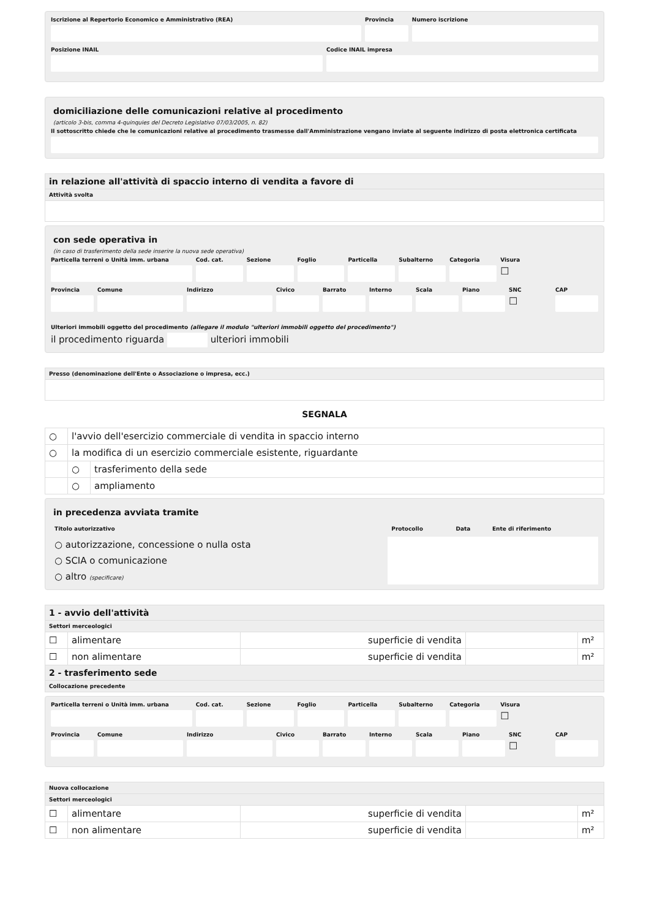Iscrizione al Repertorio Economico e Amministrativo (REA)
Provincia Numero iscrizione
Posizione INAIL Codice INAIL impresa
domiciliazione delle comunicazioni relative al procedimento
(articolo 3-bis, comma 4-quinquies del Decreto Legislativo 07/03/2005, n. 82)
Il sottoscritto chiede che le comunicazioni relative al procedimento trasmesse dall'Amministrazione vengano inviate al seguente indirizzo di posta elettronica certificata
| in relazione all'attività di spaccio interno di vendita a favore di |
| --- |
| Attività svolta |
con sede operativa in
(in caso di trasferimento della sede inserire la nuova sede operativa)
Particella terreni o Unità imm. urbana
Cod. cat. Sezione Foglio Particella Subalterno Categoria Visura
☐
Provincia Comune Indirizzo Civico Barrato Interno Scala Piano SNC
☐
CAP
Ulteriori immobili oggetto del procedimento (allegare il modulo "ulteriori immobili oggetto del procedimento")
il procedimento riguarda ulteriori immobili
| Presso (denominazione dell'Ente o Associazione o impresa, ecc.) |
| --- |
SEGNALA
| ○ | l'avvio dell'esercizio commerciale di vendita in spaccio interno | |
| ○ | la modifica di un esercizio commerciale esistente, riguardante | |
| | ○ | trasferimento della sede |
| | ○ | ampliamento |
in precedenza avviata tramite
| Titolo autorizzativo | Protocollo | Data | Ente di riferimento |
| ○ autorizzazione, concessione o nulla osta | | | |
| ○ SCIA o comunicazione | | | |
| ○ altro (specificare) | | | |
| 1 - avvio dell'attività | | | | |
| --- | --- | --- | --- | --- |
| Settori merceologici | | | | |
| ☐ | alimentare | superficie di vendita | | m² |
| ☐ | non alimentare | superficie di vendita | | m² |
| 2 - trasferimento sede | | | | |
| Collocazione precedente | | | | |
Particella terreni o Unità imm. urbana
Cod. cat. Sezione Foglio Particella Subalterno Categoria Visura
☐
Provincia Comune Indirizzo Civico Barrato Interno Scala Piano SNC
☐
CAP
| Nuova collocazione | | | | |
| --- | --- | --- | --- | --- |
| Settori merceologici | | | | |
| ☐ | alimentare | superficie di vendita | | m² |
| ☐ | non alimentare | superficie di vendita | | m² |